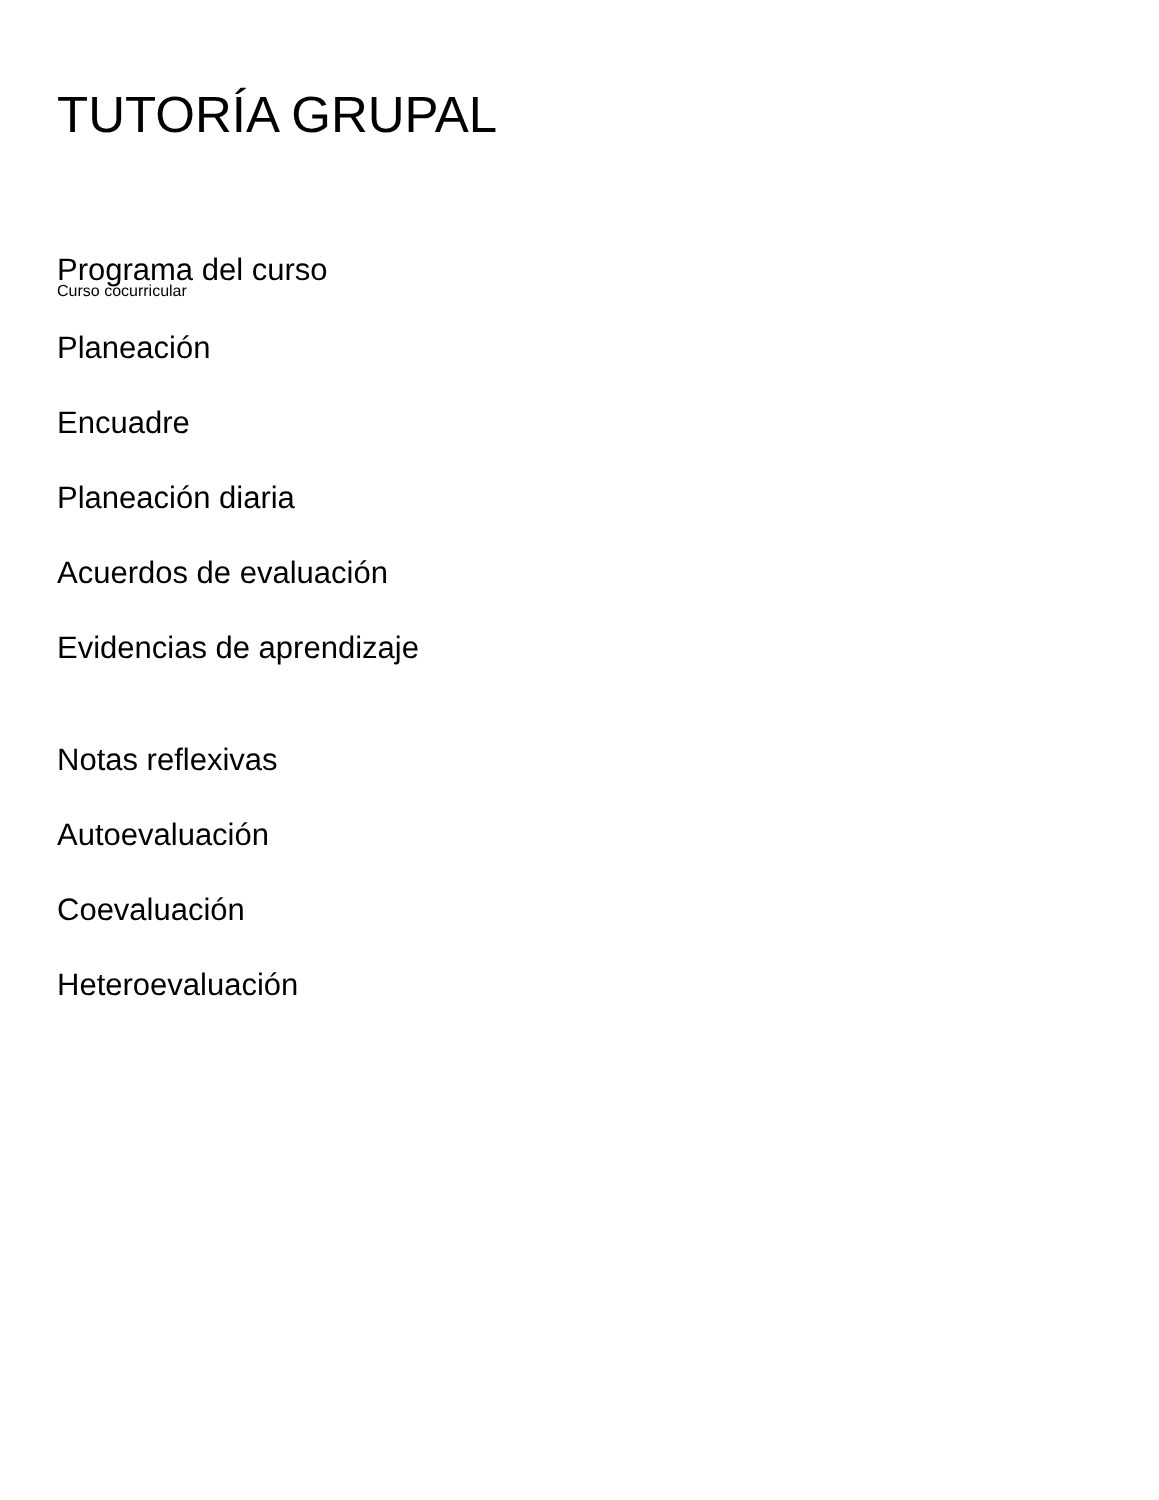TUTORÍA GRUPAL
Programa del curso
Curso cocurricular
Planeación
Encuadre
Planeación diaria
Acuerdos de evaluación
Evidencias de aprendizaje
Notas reflexivas
Autoevaluación
Coevaluación
Heteroevaluación